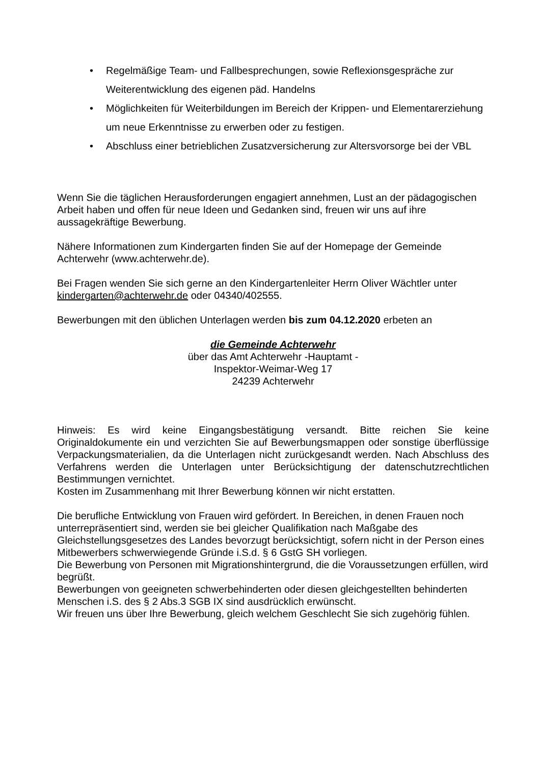• Regelmäßige Team- und Fallbesprechungen, sowie Reflexionsgespräche zur Weiterentwicklung des eigenen päd. Handelns
• Möglichkeiten für Weiterbildungen im Bereich der Krippen- und Elementarerziehung um neue Erkenntnisse zu erwerben oder zu festigen.
• Abschluss einer betrieblichen Zusatzversicherung zur Altersvorsorge bei der VBL
Wenn Sie die täglichen Herausforderungen engagiert annehmen, Lust an der pädagogischen Arbeit haben und offen für neue Ideen und Gedanken sind, freuen wir uns auf ihre aussagekräftige Bewerbung.
Nähere Informationen zum Kindergarten finden Sie auf der Homepage der Gemeinde Achterwehr (www.achterwehr.de).
Bei Fragen wenden Sie sich gerne an den Kindergartenleiter Herrn Oliver Wächtler unter kindergarten@achterwehr.de oder 04340/402555.
Bewerbungen mit den üblichen Unterlagen werden bis zum 04.12.2020 erbeten an
die Gemeinde Achterwehr
über das Amt Achterwehr -Hauptamt -
Inspektor-Weimar-Weg 17
24239 Achterwehr
Hinweis: Es wird keine Eingangsbestätigung versandt. Bitte reichen Sie keine Originaldokumente ein und verzichten Sie auf Bewerbungsmappen oder sonstige überflüssige Verpackungsmaterialien, da die Unterlagen nicht zurückgesandt werden. Nach Abschluss des Verfahrens werden die Unterlagen unter Berücksichtigung der datenschutzrechtlichen Bestimmungen vernichtet.
Kosten im Zusammenhang mit Ihrer Bewerbung können wir nicht erstatten.
Die berufliche Entwicklung von Frauen wird gefördert. In Bereichen, in denen Frauen noch unterrepräsentiert sind, werden sie bei gleicher Qualifikation nach Maßgabe des Gleichstellungsgesetzes des Landes bevorzugt berücksichtigt, sofern nicht in der Person eines Mitbewerbers schwerwiegende Gründe i.S.d. § 6 GstG SH vorliegen.
Die Bewerbung von Personen mit Migrationshintergrund, die die Voraussetzungen erfüllen, wird begrüßt.
Bewerbungen von geeigneten schwerbehinderten oder diesen gleichgestellten behinderten Menschen i.S. des § 2 Abs.3 SGB IX sind ausdrücklich erwünscht.
Wir freuen uns über Ihre Bewerbung, gleich welchem Geschlecht Sie sich zugehörig fühlen.